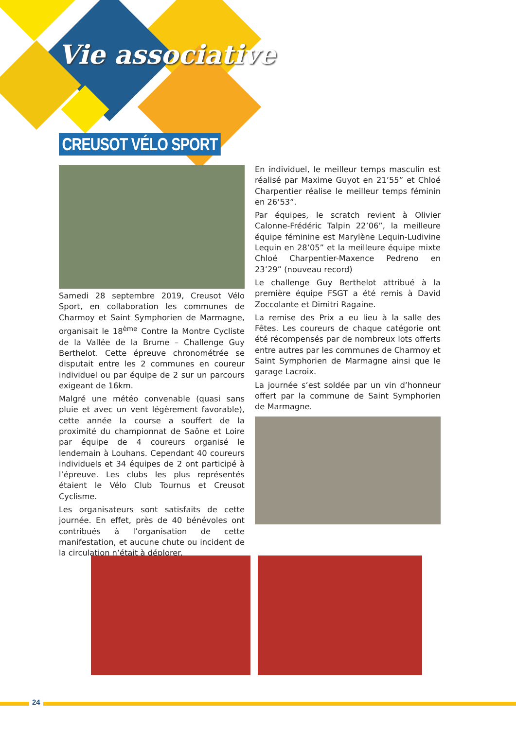Vie associative
CREUSOT VÉLO SPORT
Samedi 28 septembre 2019, Creusot Vélo Sport, en collaboration les communes de Charmoy et Saint Symphorien de Marmagne, organisait le 18<sup>ème</sup> Contre la Montre Cycliste de la Vallée de la Brume – Challenge Guy Berthelot. Cette épreuve chronométrée se disputait entre les 2 communes en coureur individuel ou par équipe de 2 sur un parcours exigeant de 16km.
Malgré une météo convenable (quasi sans pluie et avec un vent légèrement favorable), cette année la course a souffert de la proximité du championnat de Saône et Loire par équipe de 4 coureurs organisé le lendemain à Louhans. Cependant 40 coureurs individuels et 34 équipes de 2 ont participé à l’épreuve. Les clubs les plus représentés étaient le Vélo Club Tournus et Creusot Cyclisme.
Les organisateurs sont satisfaits de cette journée. En effet, près de 40 bénévoles ont contribués à l’organisation de cette manifestation, et aucune chute ou incident de la circulation n’était à déplorer.
En individuel, le meilleur temps masculin est réalisé par Maxime Guyot en 21’55” et Chloé Charpentier réalise le meilleur temps féminin en 26’53”.
Par équipes, le scratch revient à Olivier Calonne-Frédéric Talpin 22’06”, la meilleure équipe féminine est Marylène Lequin-Ludivine Lequin en 28’05” et la meilleure équipe mixte Chloé Charpentier-Maxence Pedreno en 23’29” (nouveau record)
Le challenge Guy Berthelot attribué à la première équipe FSGT a été remis à David Zoccolante et Dimitri Ragaine.
La remise des Prix a eu lieu à la salle des Fêtes. Les coureurs de chaque catégorie ont été récompensés par de nombreux lots offerts entre autres par les communes de Charmoy et Saint Symphorien de Marmagne ainsi que le garage Lacroix.
La journée s’est soldée par un vin d’honneur offert par la commune de Saint Symphorien de Marmagne.
24